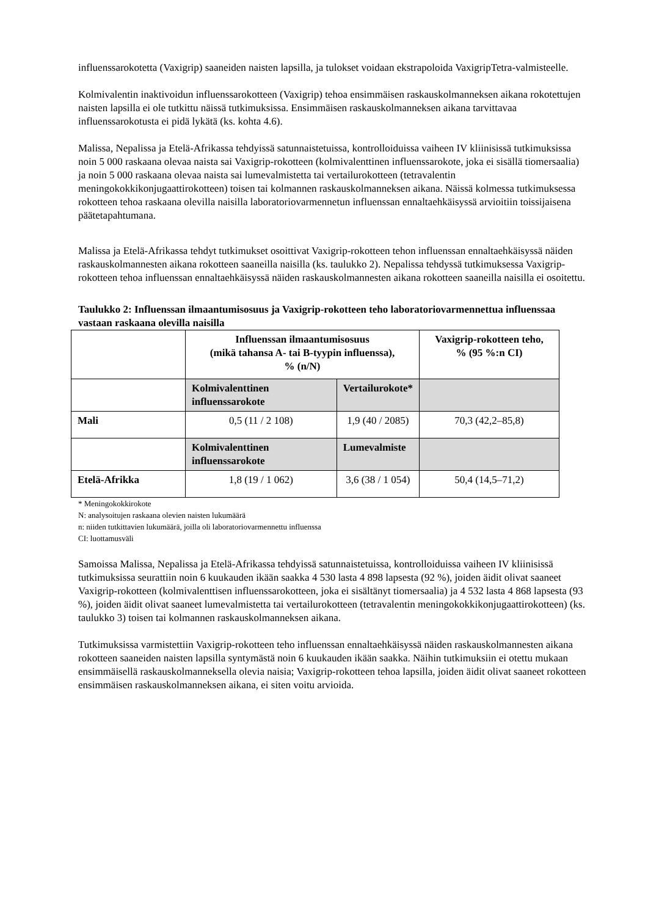influenssarokotetta (Vaxigrip) saaneiden naisten lapsilla, ja tulokset voidaan ekstrapoloida VaxigripTetra-valmisteelle.
Kolmivalentin inaktivoidun influenssarokotteen (Vaxigrip) tehoa ensimmäisen raskauskolmanneksen aikana rokotettujen naisten lapsilla ei ole tutkittu näissä tutkimuksissa. Ensimmäisen raskauskolmanneksen aikana tarvittavaa influenssarokotusta ei pidä lykätä (ks. kohta 4.6).
Malissa, Nepalissa ja Etelä-Afrikassa tehdyissä satunnaistetuissa, kontrolloiduissa vaiheen IV kliinisissä tutkimuksissa noin 5 000 raskaana olevaa naista sai Vaxigrip-rokotteen (kolmivalenttinen influenssarokote, joka ei sisällä tiomersaalia) ja noin 5 000 raskaana olevaa naista sai lumevalmistetta tai vertailurokotteen (tetravalentin meningokokkikonjugaattirokotteen) toisen tai kolmannen raskauskolmanneksen aikana. Näissä kolmessa tutkimuksessa rokotteen tehoa raskaana olevilla naisilla laboratoriovarmennetun influenssan ennaltaehkäisyssä arvioitiin toissijaisena päätetapahtumana.
Malissa ja Etelä-Afrikassa tehdyt tutkimukset osoittivat Vaxigrip-rokotteen tehon influenssan ennaltaehkäisyssä näiden raskauskolmannesten aikana rokotteen saaneilla naisilla (ks. taulukko 2). Nepalissa tehdyssä tutkimuksessa Vaxigrip-rokotteen tehoa influenssan ennaltaehkäisyssä näiden raskauskolmannesten aikana rokotteen saaneilla naisilla ei osoitettu.
Taulukko 2: Influenssan ilmaantumisosuus ja Vaxigrip-rokotteen teho laboratoriovarmennettua influenssaa vastaan raskaana olevilla naisilla
| | Influenssan ilmaantumisosuus (mikä tahansa A- tai B-tyypin influenssa), % (n/N) | | Vaxigrip-rokotteen teho, % (95 %:n CI) |
| | Kolmivalenttinen influenssarokote | Vertailurokote* | |
| Mali | 0,5 (11 / 2 108) | 1,9 (40 / 2085) | 70,3 (42,2–85,8) |
| | Kolmivalenttinen influenssarokote | Lumevalmiste | |
| Etelä-Afrikka | 1,8 (19 / 1 062) | 3,6 (38 / 1 054) | 50,4 (14,5–71,2) |
* Meningokokkirokote
N: analysoitujen raskaana olevien naisten lukumäärä
n: niiden tutkittavien lukumäärä, joilla oli laboratoriovarmennettu influenssa
CI: luottamusväli
Samoissa Malissa, Nepalissa ja Etelä-Afrikassa tehdyissä satunnaistetuissa, kontrolloiduissa vaiheen IV kliinisissä tutkimuksissa seurattiin noin 6 kuukauden ikään saakka 4 530 lasta 4 898 lapsesta (92 %), joiden äidit olivat saaneet Vaxigrip-rokotteen (kolmivalenttisen influenssarokotteen, joka ei sisältänyt tiomersaalia) ja 4 532 lasta 4 868 lapsesta (93 %), joiden äidit olivat saaneet lumevalmistetta tai vertailurokotteen (tetravalentin meningokokkikonjugaattirokotteen) (ks. taulukko 3) toisen tai kolmannen raskauskolmanneksen aikana.
Tutkimuksissa varmistettiin Vaxigrip-rokotteen teho influenssan ennaltaehkäisyssä näiden raskauskolmannesten aikana rokotteen saaneiden naisten lapsilla syntymästä noin 6 kuukauden ikään saakka. Näihin tutkimuksiin ei otettu mukaan ensimmäisellä raskauskolmanneksella olevia naisia; Vaxigrip-rokotteen tehoa lapsilla, joiden äidit olivat saaneet rokotteen ensimmäisen raskauskolmanneksen aikana, ei siten voitu arvioida.